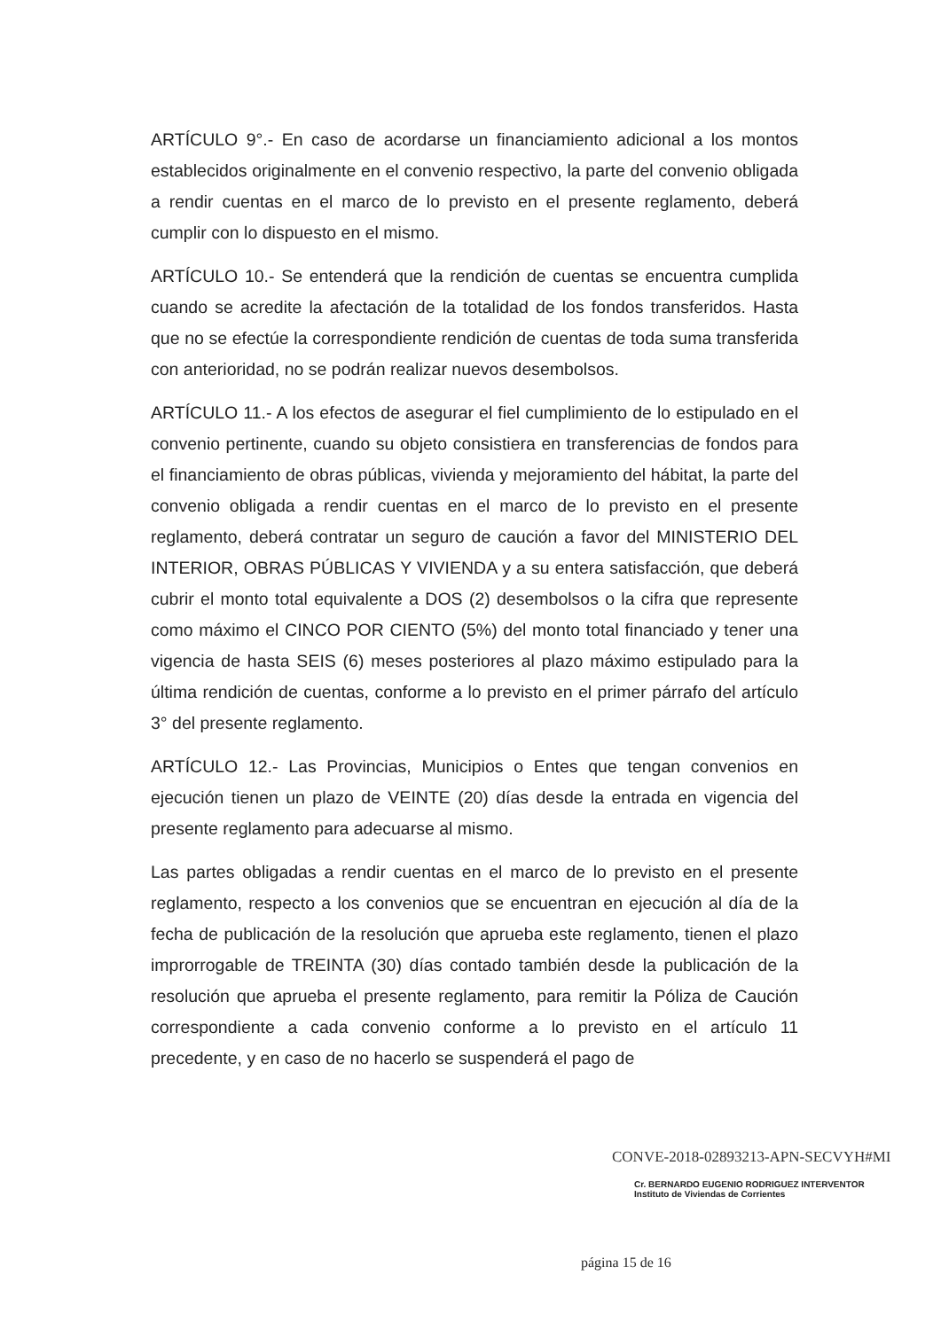ARTÍCULO 9°.- En caso de acordarse un financiamiento adicional a los montos establecidos originalmente en el convenio respectivo, la parte del convenio obligada a rendir cuentas en el marco de lo previsto en el presente reglamento, deberá cumplir con lo dispuesto en el mismo.
ARTÍCULO 10.- Se entenderá que la rendición de cuentas se encuentra cumplida cuando se acredite la afectación de la totalidad de los fondos transferidos. Hasta que no se efectúe la correspondiente rendición de cuentas de toda suma transferida con anterioridad, no se podrán realizar nuevos desembolsos.
ARTÍCULO 11.- A los efectos de asegurar el fiel cumplimiento de lo estipulado en el convenio pertinente, cuando su objeto consistiera en transferencias de fondos para el financiamiento de obras públicas, vivienda y mejoramiento del hábitat, la parte del convenio obligada a rendir cuentas en el marco de lo previsto en el presente reglamento, deberá contratar un seguro de caución a favor del MINISTERIO DEL INTERIOR, OBRAS PÚBLICAS Y VIVIENDA y a su entera satisfacción, que deberá cubrir el monto total equivalente a DOS (2) desembolsos o la cifra que represente como máximo el CINCO POR CIENTO (5%) del monto total financiado y tener una vigencia de hasta SEIS (6) meses posteriores al plazo máximo estipulado para la última rendición de cuentas, conforme a lo previsto en el primer párrafo del artículo 3° del presente reglamento.
ARTÍCULO 12.- Las Provincias, Municipios o Entes que tengan convenios en ejecución tienen un plazo de VEINTE (20) días desde la entrada en vigencia del presente reglamento para adecuarse al mismo.
Las partes obligadas a rendir cuentas en el marco de lo previsto en el presente reglamento, respecto a los convenios que se encuentran en ejecución al día de la fecha de publicación de la resolución que aprueba este reglamento, tienen el plazo improrrogable de TREINTA (30) días contado también desde la publicación de la resolución que aprueba el presente reglamento, para remitir la Póliza de Caución correspondiente a cada convenio conforme a lo previsto en el artículo 11 precedente, y en caso de no hacerlo se suspenderá el pago de
CONVE-2018-02893213-APN-SECVYH#MI
Cr. BERNARDO EUGENIO RODRIGUEZ INTERVENTOR
Instituto de Viviendas de Corrientes
página 15 de 16